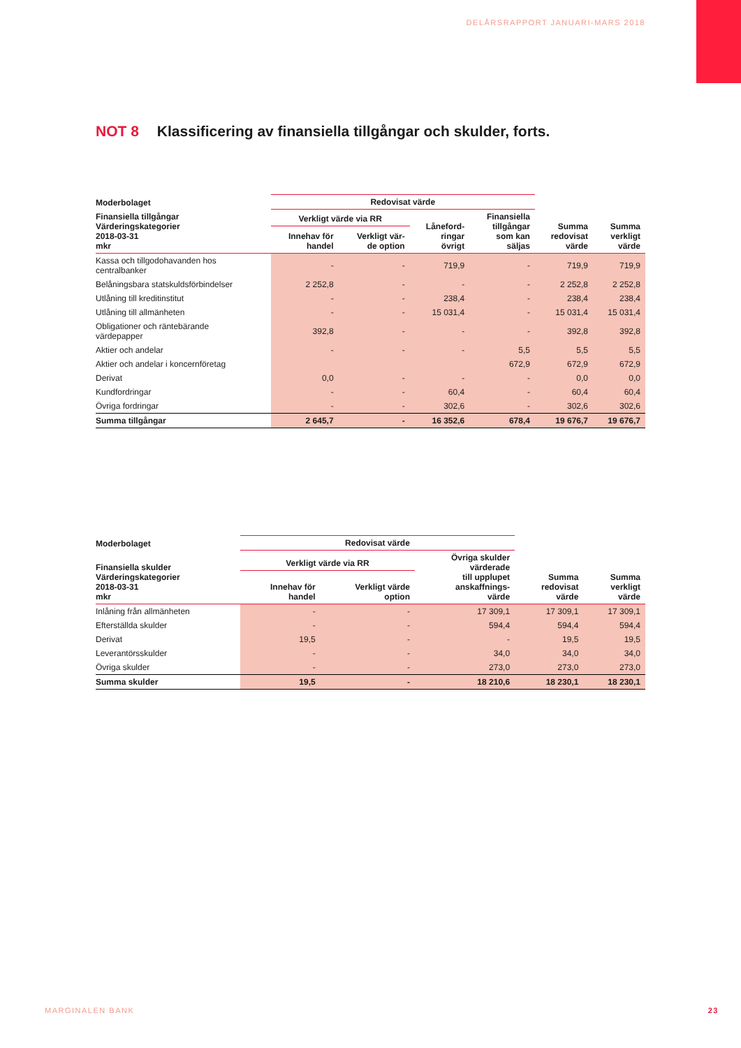DELÅRSRAPPORT JANUARI-MARS 2018
NOT 8 Klassificering av finansiella tillgångar och skulder, forts.
| Moderbolaget | Redovisat värde | | | | | |
| --- | --- | --- | --- | --- | --- | --- |
| Finansiella tillgångar Värderingskategorier 2018-03-31 mkr | Verkligt värde via RR | | Låneford- ringar övrigt | Finansiella tillgångar som kan säljas | Summa redovisat värde | Summa verkligt värde |
| | Innehav för handel | Verkligt vär- de option | | | | |
| Kassa och tillgodohavanden hos centralbanker | - | - | 719,9 | - | 719,9 | 719,9 |
| Belåningsbara statskuldsförbindelser | 2 252,8 | - | - | - | 2 252,8 | 2 252,8 |
| Utlåning till kreditinstitut | - | - | 238,4 | - | 238,4 | 238,4 |
| Utlåning till allmänheten | - | - | 15 031,4 | - | 15 031,4 | 15 031,4 |
| Obligationer och räntebärande värdepapper | 392,8 | - | - | - | 392,8 | 392,8 |
| Aktier och andelar | - | - | - | 5,5 | 5,5 | 5,5 |
| Aktier och andelar i koncernföretag | | | | 672,9 | 672,9 | 672,9 |
| Derivat | 0,0 | - | - | - | 0,0 | 0,0 |
| Kundfordringar | - | - | 60,4 | - | 60,4 | 60,4 |
| Övriga fordringar | - | - | 302,6 | - | 302,6 | 302,6 |
| Summa tillgångar | 2 645,7 | - | 16 352,6 | 678,4 | 19 676,7 | 19 676,7 |
| Moderbolaget | Redovisat värde | | | | |
| --- | --- | --- | --- | --- | --- |
| Finansiella skulder Värderingskategorier 2018-03-31 mkr | Verkligt värde via RR | | Övriga skulder värderade till upplupet anskaffnings- värde | Summa redovisat värde | Summa verkligt värde |
| | Innehav för handel | Verkligt värde option | | | |
| Inlåning från allmänheten | - | - | 17 309,1 | 17 309,1 | 17 309,1 |
| Efterställda skulder | - | - | 594,4 | 594,4 | 594,4 |
| Derivat | 19,5 | - | - | 19,5 | 19,5 |
| Leverantörsskulder | - | - | 34,0 | 34,0 | 34,0 |
| Övriga skulder | - | - | 273,0 | 273,0 | 273,0 |
| Summa skulder | 19,5 | - | 18 210,6 | 18 230,1 | 18 230,1 |
MARGINALEN BANK 23